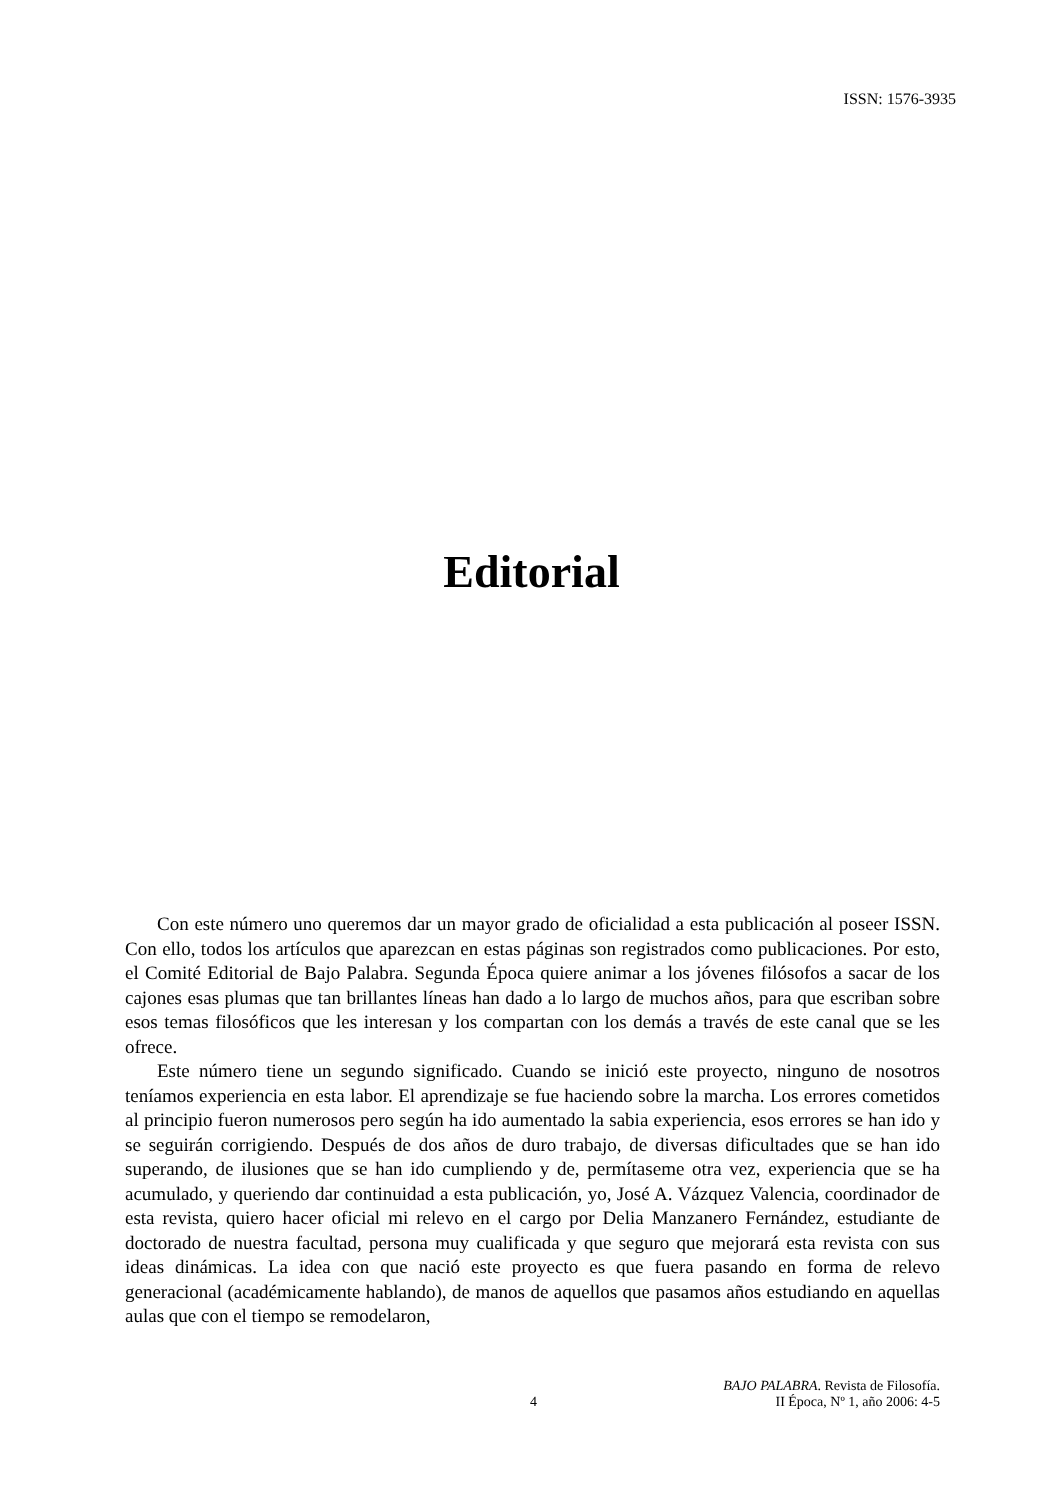ISSN: 1576-3935
Editorial
Con este número uno queremos dar un mayor grado de oficialidad a esta publicación al poseer ISSN. Con ello, todos los artículos que aparezcan en estas páginas son registrados como publicaciones. Por esto, el Comité Editorial de Bajo Palabra. Segunda Época quiere animar a los jóvenes filósofos a sacar de los cajones esas plumas que tan brillantes líneas han dado a lo largo de muchos años, para que escriban sobre esos temas filosóficos que les interesan y los compartan con los demás a través de este canal que se les ofrece.
Este número tiene un segundo significado. Cuando se inició este proyecto, ninguno de nosotros teníamos experiencia en esta labor. El aprendizaje se fue haciendo sobre la marcha. Los errores cometidos al principio fueron numerosos pero según ha ido aumentado la sabia experiencia, esos errores se han ido y se seguirán corrigiendo. Después de dos años de duro trabajo, de diversas dificultades que se han ido superando, de ilusiones que se han ido cumpliendo y de, permítaseme otra vez, experiencia que se ha acumulado, y queriendo dar continuidad a esta publicación, yo, José A. Vázquez Valencia, coordinador de esta revista, quiero hacer oficial mi relevo en el cargo por Delia Manzanero Fernández, estudiante de doctorado de nuestra facultad, persona muy cualificada y que seguro que mejorará esta revista con sus ideas dinámicas. La idea con que nació este proyecto es que fuera pasando en forma de relevo generacional (académicamente hablando), de manos de aquellos que pasamos años estudiando en aquellas aulas que con el tiempo se remodelaron,
4 BAJO PALABRA. Revista de Filosofía.
II Época, Nº 1, año 2006: 4-5